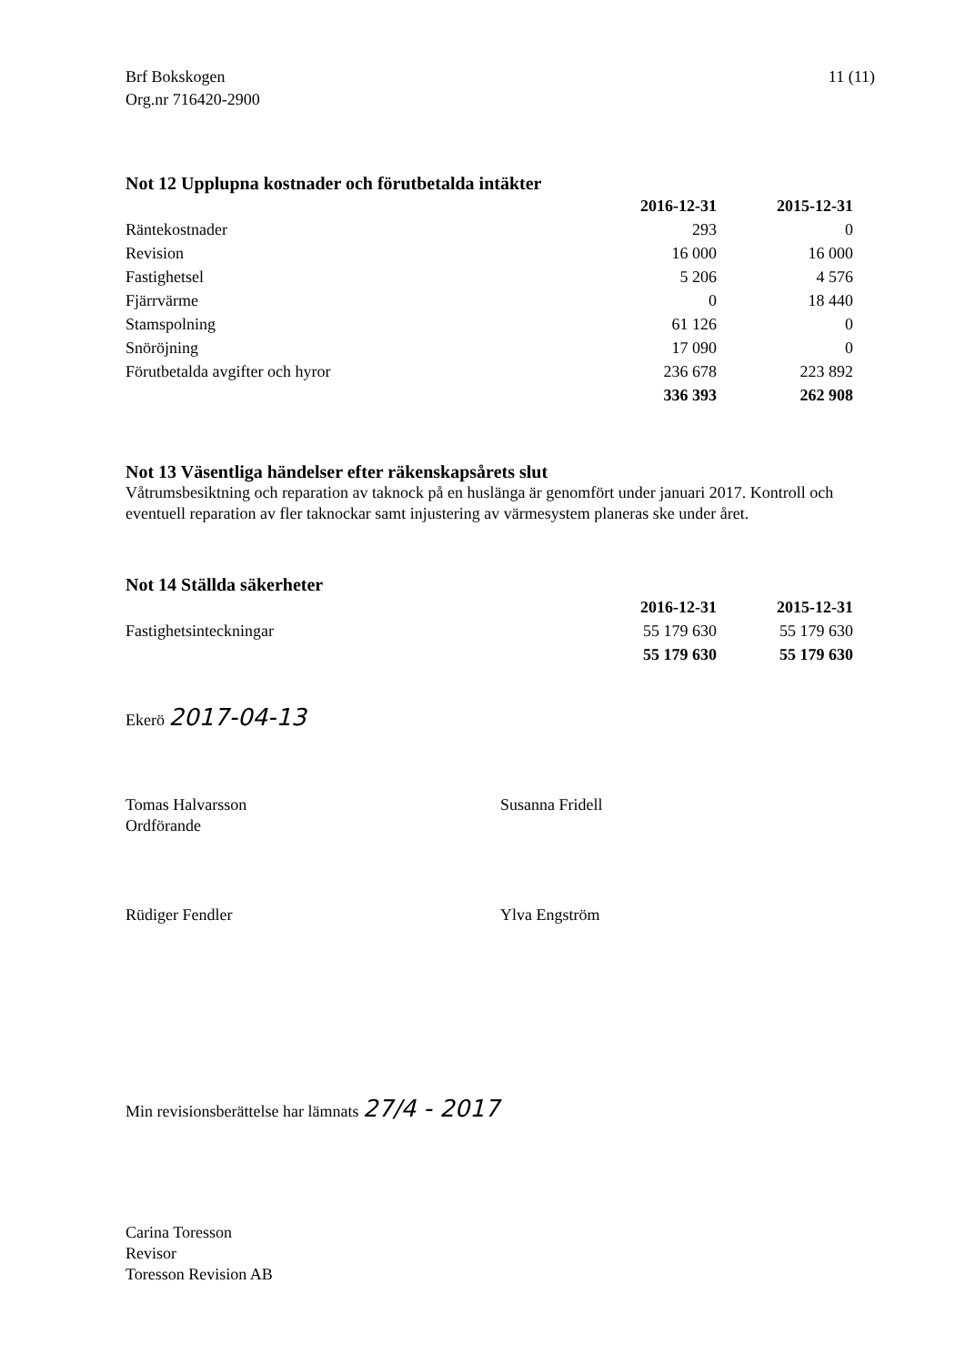Brf Bokskogen
Org.nr 716420-2900
11 (11)
Not 12 Upplupna kostnader och förutbetalda intäkter
| | 2016-12-31 | 2015-12-31 |
| Räntekostnader | 293 | 0 |
| Revision | 16 000 | 16 000 |
| Fastighetsel | 5 206 | 4 576 |
| Fjärrvärme | 0 | 18 440 |
| Stamspolning | 61 126 | 0 |
| Snöröjning | 17 090 | 0 |
| Förutbetalda avgifter och hyror | 236 678 | 223 892 |
| | 336 393 | 262 908 |
Not 13 Väsentliga händelser efter räkenskapsårets slut
Våtrumsbesiktning och reparation av taknock på en huslänga är genomfört under januari 2017. Kontroll och eventuell reparation av fler taknockar samt injustering av värmesystem planeras ske under året.
Not 14 Ställda säkerheter
| | 2016-12-31 | 2015-12-31 |
| Fastighetsinteckningar | 55 179 630 | 55 179 630 |
| | 55 179 630 | 55 179 630 |
Ekerö 2017-04-13
Tomas Halvarsson
Ordförande
Susanna Fridell
Rüdiger Fendler Ylva Engström
Min revisionsberättelse har lämnats 27/4 - 2017
Carina Toresson
Revisor
Toresson Revision AB